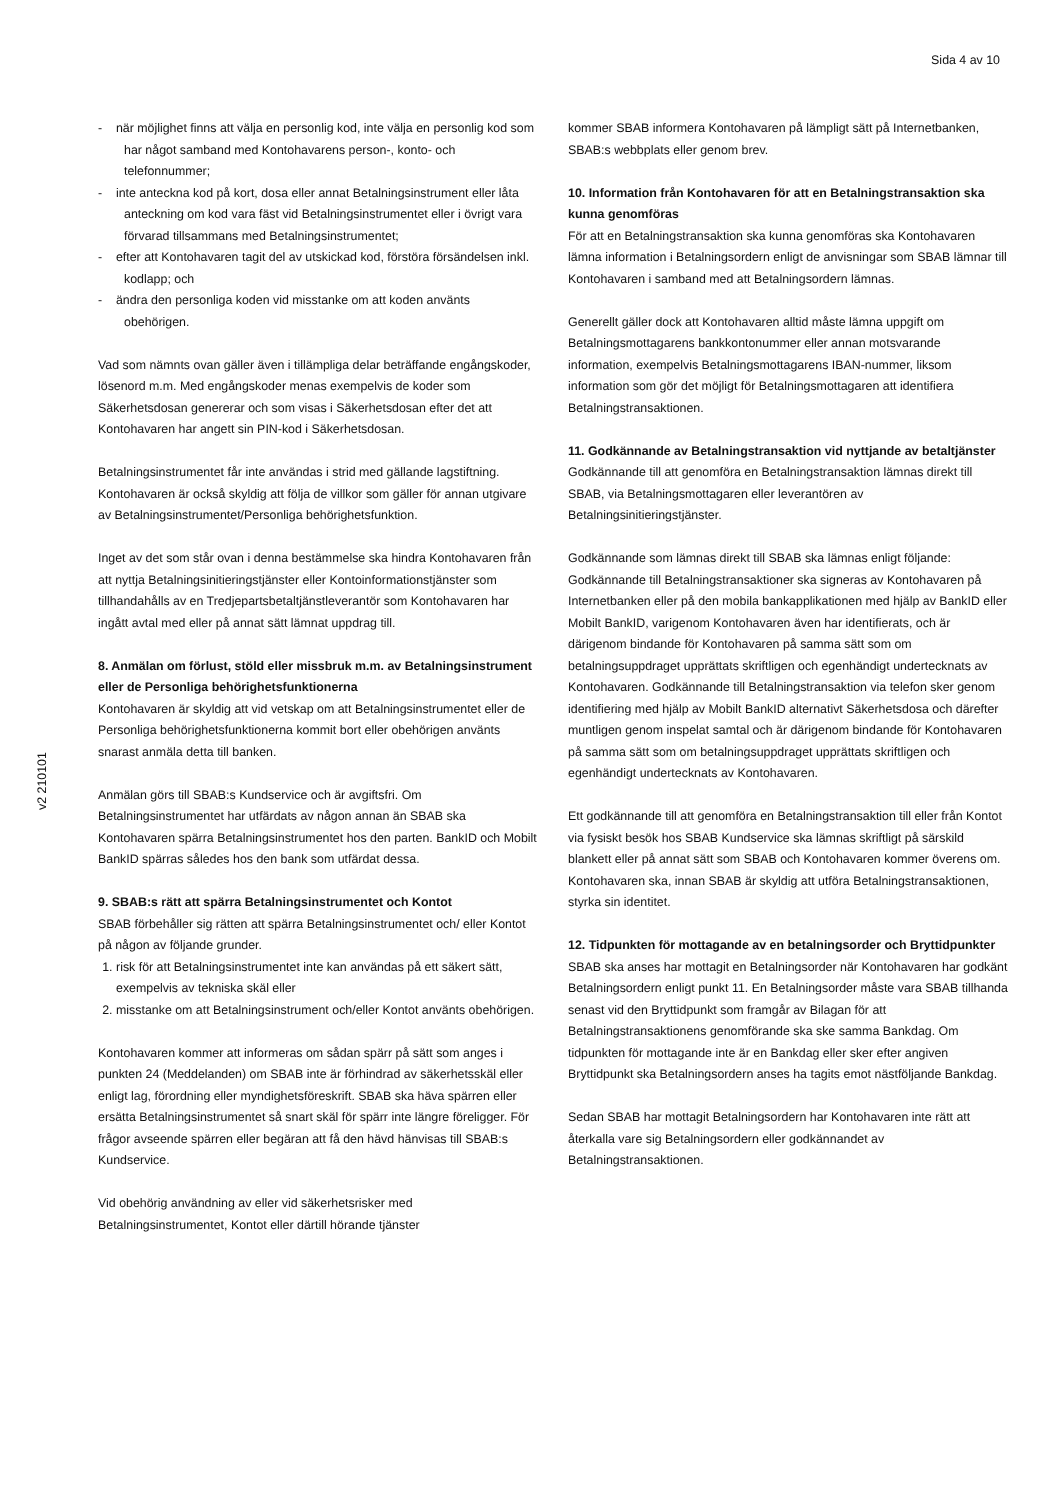Sida 4 av 10
v2 210101
- när möjlighet finns att välja en personlig kod, inte välja en personlig kod som har något samband med Kontohavarens person-, konto- och telefonnummer;
- inte anteckna kod på kort, dosa eller annat Betalningsinstrument eller låta anteckning om kod vara fäst vid Betalningsinstrumentet eller i övrigt vara förvarad tillsammans med Betalningsinstrumentet;
- efter att Kontohavaren tagit del av utskickad kod, förstöra försändelsen inkl. kodlapp; och
- ändra den personliga koden vid misstanke om att koden använts obehörigen.
Vad som nämnts ovan gäller även i tillämpliga delar beträffande engångskoder, lösenord m.m. Med engångskoder menas exempelvis de koder som Säkerhetsdosan genererar och som visas i Säkerhetsdosan efter det att Kontohavaren har angett sin PIN-kod i Säkerhetsdosan.
Betalningsinstrumentet får inte användas i strid med gällande lagstiftning. Kontohavaren är också skyldig att följa de villkor som gäller för annan utgivare av Betalningsinstrumentet/Personliga behörighetsfunktion.
Inget av det som står ovan i denna bestämmelse ska hindra Kontohavaren från att nyttja Betalningsinitieringstjänster eller Kontoinformationstjänster som tillhandahålls av en Tredjepartsbetaltjänstleverantör som Kontohavaren har ingått avtal med eller på annat sätt lämnat uppdrag till.
8. Anmälan om förlust, stöld eller missbruk m.m. av Betalningsinstrument eller de Personliga behörighetsfunktionerna
Kontohavaren är skyldig att vid vetskap om att Betalningsinstrumentet eller de Personliga behörighetsfunktionerna kommit bort eller obehörigen använts snarast anmäla detta till banken.
Anmälan görs till SBAB:s Kundservice och är avgiftsfri. Om Betalningsinstrumentet har utfärdats av någon annan än SBAB ska Kontohavaren spärra Betalningsinstrumentet hos den parten. BankID och Mobilt BankID spärras således hos den bank som utfärdat dessa.
9. SBAB:s rätt att spärra Betalningsinstrumentet och Kontot
SBAB förbehåller sig rätten att spärra Betalningsinstrumentet och/ eller Kontot på någon av följande grunder.
1. risk för att Betalningsinstrumentet inte kan användas på ett säkert sätt, exempelvis av tekniska skäl eller
2. misstanke om att Betalningsinstrument och/eller Kontot använts obehörigen.
Kontohavaren kommer att informeras om sådan spärr på sätt som anges i punkten 24 (Meddelanden) om SBAB inte är förhindrad av säkerhetsskäl eller enligt lag, förordning eller myndighetsföreskrift. SBAB ska häva spärren eller ersätta Betalningsinstrumentet så snart skäl för spärr inte längre föreligger. För frågor avseende spärren eller begäran att få den hävd hänvisas till SBAB:s Kundservice.
Vid obehörig användning av eller vid säkerhetsrisker med Betalningsinstrumentet, Kontot eller därtill hörande tjänster
kommer SBAB informera Kontohavaren på lämpligt sätt på Internetbanken, SBAB:s webbplats eller genom brev.
10. Information från Kontohavaren för att en Betalningstransaktion ska kunna genomföras
För att en Betalningstransaktion ska kunna genomföras ska Kontohavaren lämna information i Betalningsordern enligt de anvisningar som SBAB lämnar till Kontohavaren i samband med att Betalningsordern lämnas.
Generellt gäller dock att Kontohavaren alltid måste lämna uppgift om Betalningsmottagarens bankkontonummer eller annan motsvarande information, exempelvis Betalningsmottagarens IBAN-nummer, liksom information som gör det möjligt för Betalningsmottagaren att identifiera Betalningstransaktionen.
11. Godkännande av Betalningstransaktion vid nyttjande av betaltjänster
Godkännande till att genomföra en Betalningstransaktion lämnas direkt till SBAB, via Betalningsmottagaren eller leverantören av Betalningsinitieringstjänster.
Godkännande som lämnas direkt till SBAB ska lämnas enligt följande: Godkännande till Betalningstransaktioner ska signeras av Kontohavaren på Internetbanken eller på den mobila bankapplikationen med hjälp av BankID eller Mobilt BankID, varigenom Kontohavaren även har identifierats, och är därigenom bindande för Kontohavaren på samma sätt som om betalningsuppdraget upprättats skriftligen och egenhändigt undertecknats av Kontohavaren. Godkännande till Betalningstransaktion via telefon sker genom identifiering med hjälp av Mobilt BankID alternativt Säkerhetsdosa och därefter muntligen genom inspelat samtal och är därigenom bindande för Kontohavaren på samma sätt som om betalningsuppdraget upprättats skriftligen och egenhändigt undertecknats av Kontohavaren.
Ett godkännande till att genomföra en Betalningstransaktion till eller från Kontot via fysiskt besök hos SBAB Kundservice ska lämnas skriftligt på särskild blankett eller på annat sätt som SBAB och Kontohavaren kommer överens om. Kontohavaren ska, innan SBAB är skyldig att utföra Betalningstransaktionen, styrka sin identitet.
12. Tidpunkten för mottagande av en betalningsorder och Bryttidpunkter
SBAB ska anses har mottagit en Betalningsorder när Kontohavaren har godkänt Betalningsordern enligt punkt 11. En Betalningsorder måste vara SBAB tillhanda senast vid den Bryttidpunkt som framgår av Bilagan för att Betalningstransaktionens genomförande ska ske samma Bankdag. Om tidpunkten för mottagande inte är en Bankdag eller sker efter angiven Bryttidpunkt ska Betalningsordern anses ha tagits emot nästföljande Bankdag.
Sedan SBAB har mottagit Betalningsordern har Kontohavaren inte rätt att återkalla vare sig Betalningsordern eller godkännandet av Betalningstransaktionen.